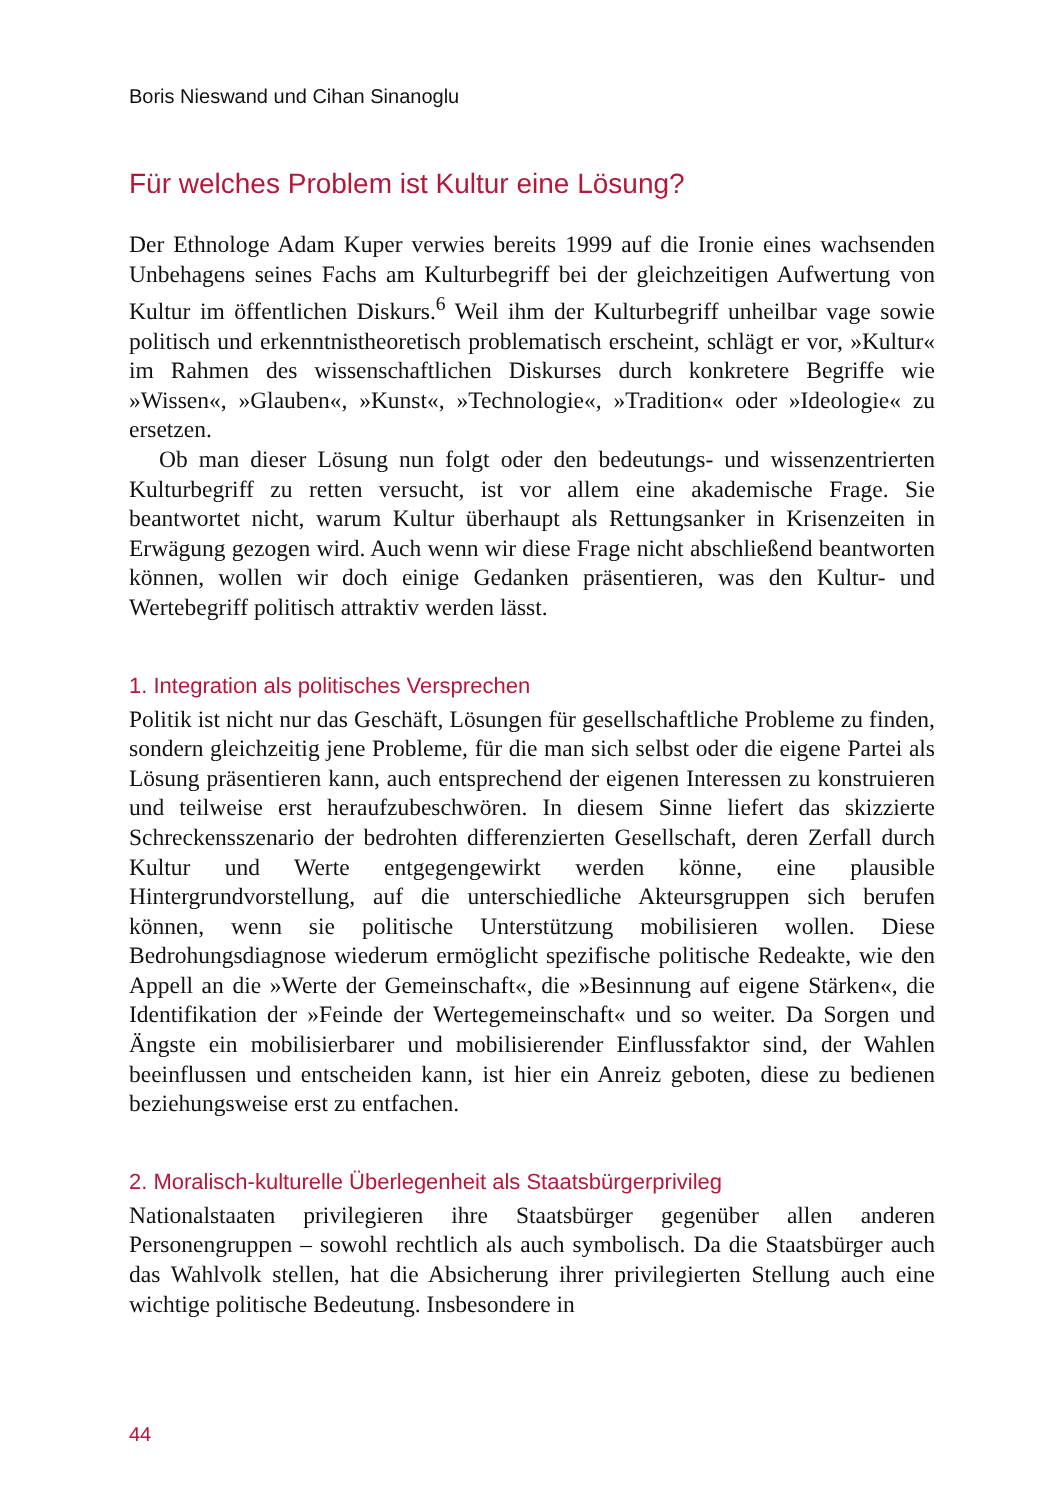Boris Nieswand und Cihan Sinanoglu
Für welches Problem ist Kultur eine Lösung?
Der Ethnologe Adam Kuper verwies bereits 1999 auf die Ironie eines wachsenden Unbehagens seines Fachs am Kulturbegriff bei der gleichzeitigen Aufwertung von Kultur im öffentlichen Diskurs.<sup>6</sup> Weil ihm der Kulturbegriff unheilbar vage sowie politisch und erkenntnistheoretisch problematisch erscheint, schlägt er vor, »Kultur« im Rahmen des wissenschaftlichen Diskurses durch konkretere Begriffe wie »Wissen«, »Glauben«, »Kunst«, »Technologie«, »Tradition« oder »Ideologie« zu ersetzen.
Ob man dieser Lösung nun folgt oder den bedeutungs- und wissenzentrierten Kulturbegriff zu retten versucht, ist vor allem eine akademische Frage. Sie beantwortet nicht, warum Kultur überhaupt als Rettungsanker in Krisenzeiten in Erwägung gezogen wird. Auch wenn wir diese Frage nicht abschließend beantworten können, wollen wir doch einige Gedanken präsentieren, was den Kultur- und Wertebegriff politisch attraktiv werden lässt.
1. Integration als politisches Versprechen
Politik ist nicht nur das Geschäft, Lösungen für gesellschaftliche Probleme zu finden, sondern gleichzeitig jene Probleme, für die man sich selbst oder die eigene Partei als Lösung präsentieren kann, auch entsprechend der eigenen Interessen zu konstruieren und teilweise erst heraufzubeschwören. In diesem Sinne liefert das skizzierte Schreckensszenario der bedrohten differenzierten Gesellschaft, deren Zerfall durch Kultur und Werte entgegengewirkt werden könne, eine plausible Hintergrundvorstellung, auf die unterschiedliche Akteursgruppen sich berufen können, wenn sie politische Unterstützung mobilisieren wollen. Diese Bedrohungsdiagnose wiederum ermöglicht spezifische politische Redeakte, wie den Appell an die »Werte der Gemeinschaft«, die »Besinnung auf eigene Stärken«, die Identifikation der »Feinde der Wertegemeinschaft« und so weiter. Da Sorgen und Ängste ein mobilisierbarer und mobilisierender Einflussfaktor sind, der Wahlen beeinflussen und entscheiden kann, ist hier ein Anreiz geboten, diese zu bedienen beziehungsweise erst zu entfachen.
2. Moralisch-kulturelle Überlegenheit als Staatsbürgerprivileg
Nationalstaaten privilegieren ihre Staatsbürger gegenüber allen anderen Personengruppen – sowohl rechtlich als auch symbolisch. Da die Staatsbürger auch das Wahlvolk stellen, hat die Absicherung ihrer privilegierten Stellung auch eine wichtige politische Bedeutung. Insbesondere in
44